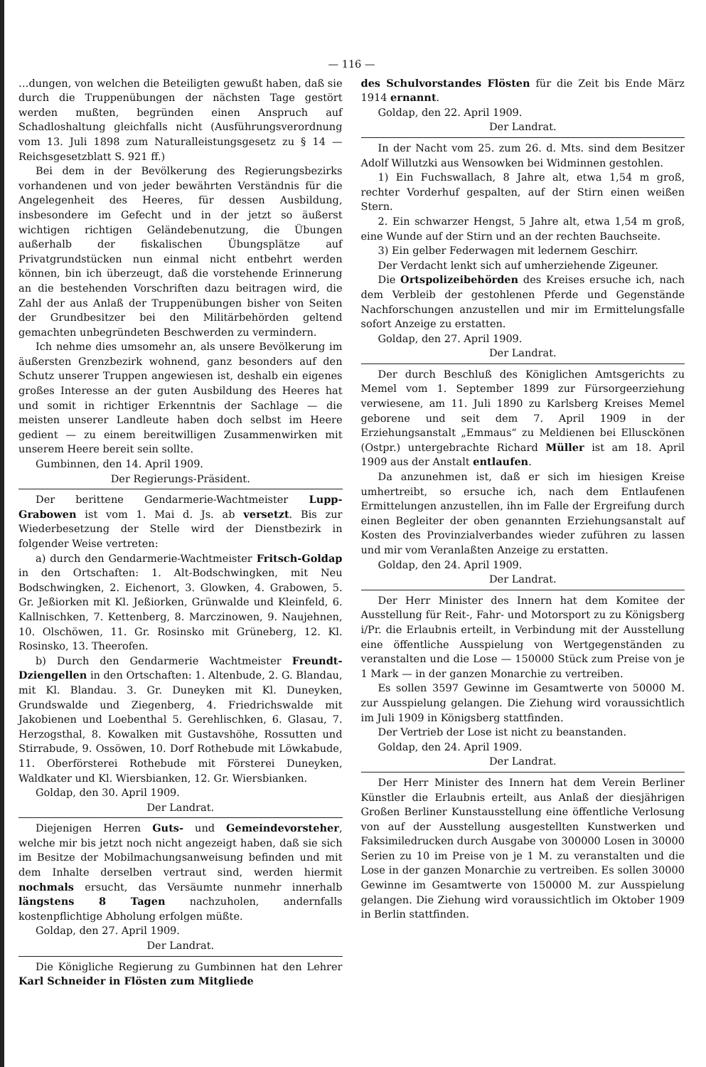— 116 —
…dungen, von welchen die Beteiligten gewußt haben, daß sie durch die Truppenübungen der nächsten Tage gestört werden mußten, begründen einen Anspruch auf Schadloshaltung gleichfalls nicht (Ausführungsverordnung vom 13. Juli 1898 zum Naturalleistungsgesetz zu § 14 — Reichsgesetzblatt S. 921 ff.)
Bei dem in der Bevölkerung des Regierungsbezirks vorhandenen und von jeder bewährten Verständnis für die Angelegenheit des Heeres, für dessen Ausbildung, insbesondere im Gefecht und in der jetzt so äußerst wichtigen richtigen Geländebenutzung, die Übungen außerhalb der fiskalischen Übungsplätze auf Privatgrundstücken nun einmal nicht entbehrt werden können, bin ich überzeugt, daß die vorstehende Erinnerung an die bestehenden Vorschriften dazu beitragen wird, die Zahl der aus Anlaß der Truppenübungen bisher von Seiten der Grundbesitzer bei den Militärbehörden geltend gemachten unbegründeten Beschwerden zu vermindern.
Ich nehme dies umsomehr an, als unsere Bevölkerung im äußersten Grenzbezirk wohnend, ganz besonders auf den Schutz unserer Truppen angewiesen ist, deshalb ein eigenes großes Interesse an der guten Ausbildung des Heeres hat und somit in richtiger Erkenntnis der Sachlage — die meisten unserer Landleute haben doch selbst im Heere gedient — zu einem bereitwilligen Zusammenwirken mit unserem Heere bereit sein sollte.
Gumbinnen, den 14. April 1909.
Der Regierungs-Präsident.
Der berittene Gendarmerie-Wachtmeister Lupp-Grabowen ist vom 1. Mai d. Js. ab versetzt. Bis zur Wiederbesetzung der Stelle wird der Dienstbezirk in folgender Weise vertreten:
a) durch den Gendarmerie-Wachtmeister Fritsch-Goldap in den Ortschaften: 1. Alt-Bodschwingken, mit Neu Bodschwingken, 2. Eichenort, 3. Glowken, 4. Grabowen, 5. Gr. Jeßiorken mit Kl. Jeßiorken, Grünwalde und Kleinfeld, 6. Kallnischken, 7. Kettenberg, 8. Marczinowen, 9. Naujehnen, 10. Olschöwen, 11. Gr. Rosinsko mit Grüneberg, 12. Kl. Rosinsko, 13. Theerofen.
b) Durch den Gendarmerie Wachtmeister Freundt-Dziengellen in den Ortschaften: 1. Altenbude, 2. G. Blandau, mit Kl. Blandau. 3. Gr. Duneyken mit Kl. Duneyken, Grundswalde und Ziegenberg, 4. Friedrichswalde mit Jakobienen und Loebenthal 5. Gerehlischken, 6. Glasau, 7. Herzogsthal, 8. Kowalken mit Gustavshöhe, Rossutten und Stirrabude, 9. Ossöwen, 10. Dorf Rothebude mit Löwkabude, 11. Oberförsterei Rothebude mit Försterei Duneyken, Waldkater und Kl. Wiersbianken, 12. Gr. Wiersbianken.
Goldap, den 30. April 1909.
Der Landrat.
Diejenigen Herren Guts- und Gemeindevorsteher, welche mir bis jetzt noch nicht angezeigt haben, daß sie sich im Besitze der Mobilmachungsanweisung befinden und mit dem Inhalte derselben vertraut sind, werden hiermit nochmals ersucht, das Versäumte nunmehr innerhalb längstens 8 Tagen nachzuholen, andernfalls kostenpflichtige Abholung erfolgen müßte.
Goldap, den 27. April 1909.
Der Landrat.
Die Königliche Regierung zu Gumbinnen hat den Lehrer Karl Schneider in Flösten zum Mitgliede
des Schulvorstandes Flösten für die Zeit bis Ende März 1914 ernannt.
Goldap, den 22. April 1909.
Der Landrat.
In der Nacht vom 25. zum 26. d. Mts. sind dem Besitzer Adolf Willutzki aus Wensowken bei Widminnen gestohlen.
1) Ein Fuchswallach, 8 Jahre alt, etwa 1,54 m groß, rechter Vorderhuf gespalten, auf der Stirn einen weißen Stern.
2. Ein schwarzer Hengst, 5 Jahre alt, etwa 1,54 m groß, eine Wunde auf der Stirn und an der rechten Bauchseite.
3) Ein gelber Federwagen mit ledernem Geschirr.
Der Verdacht lenkt sich auf umherziehende Zigeuner.
Die Ortspolizeibehörden des Kreises ersuche ich, nach dem Verbleib der gestohlenen Pferde und Gegenstände Nachforschungen anzustellen und mir im Ermittelungsfalle sofort Anzeige zu erstatten.
Goldap, den 27. April 1909.
Der Landrat.
Der durch Beschluß des Königlichen Amtsgerichts zu Memel vom 1. September 1899 zur Fürsorgeerziehung verwiesene, am 11. Juli 1890 zu Karlsberg Kreises Memel geborene und seit dem 7. April 1909 in der Erziehungsanstalt „Emmaus“ zu Meldienen bei Ellusckönen (Ostpr.) untergebrachte Richard Müller ist am 18. April 1909 aus der Anstalt entlaufen.
Da anzunehmen ist, daß er sich im hiesigen Kreise umhertreibt, so ersuche ich, nach dem Entlaufenen Ermittelungen anzustellen, ihn im Falle der Ergreifung durch einen Begleiter der oben genannten Erziehungsanstalt auf Kosten des Provinzialverbandes wieder zuführen zu lassen und mir vom Veranlaßten Anzeige zu erstatten.
Goldap, den 24. April 1909.
Der Landrat.
Der Herr Minister des Innern hat dem Komitee der Ausstellung für Reit-, Fahr- und Motorsport zu zu Königsberg i/Pr. die Erlaubnis erteilt, in Verbindung mit der Ausstellung eine öffentliche Ausspielung von Wertgegenständen zu veranstalten und die Lose — 150000 Stück zum Preise von je 1 Mark — in der ganzen Monarchie zu vertreiben.
Es sollen 3597 Gewinne im Gesamtwerte von 50000 M. zur Ausspielung gelangen. Die Ziehung wird voraussichtlich im Juli 1909 in Königsberg stattfinden.
Der Vertrieb der Lose ist nicht zu beanstanden.
Goldap, den 24. April 1909.
Der Landrat.
Der Herr Minister des Innern hat dem Verein Berliner Künstler die Erlaubnis erteilt, aus Anlaß der diesjährigen Großen Berliner Kunstausstellung eine öffentliche Verlosung von auf der Ausstellung ausgestellten Kunstwerken und Faksimiledrucken durch Ausgabe von 300000 Losen in 30000 Serien zu 10 im Preise von je 1 M. zu veranstalten und die Lose in der ganzen Monarchie zu vertreiben. Es sollen 30000 Gewinne im Gesamtwerte von 150000 M. zur Ausspielung gelangen. Die Ziehung wird voraussichtlich im Oktober 1909 in Berlin stattfinden.